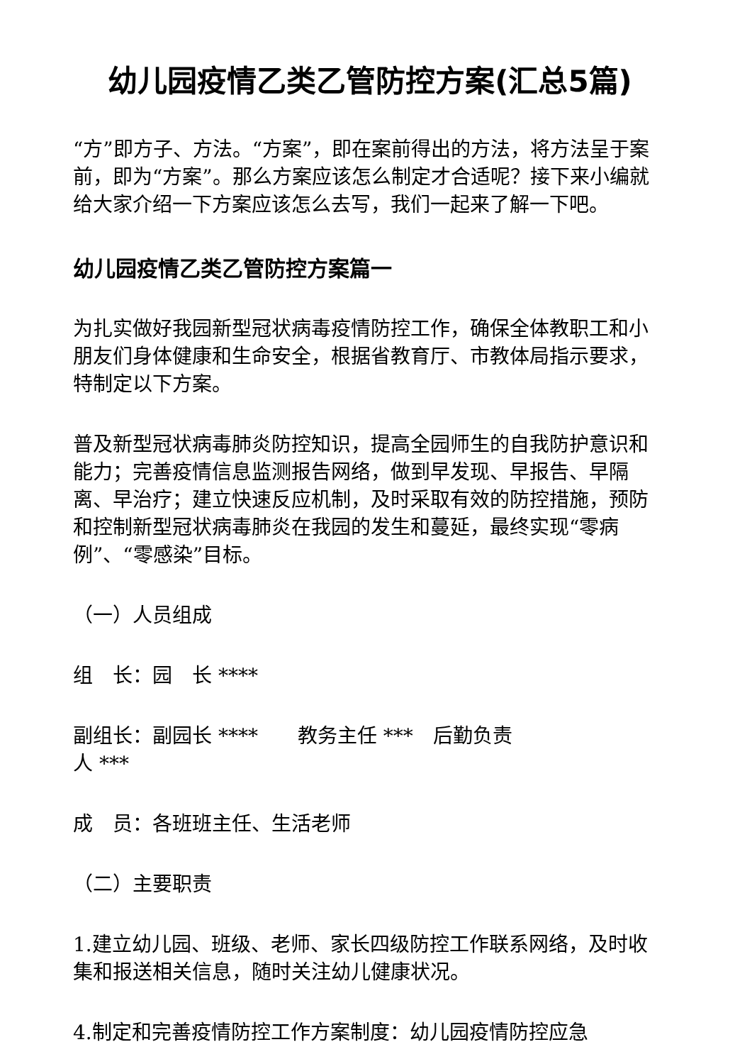幼儿园疫情乙类乙管防控方案(汇总5篇)
“方”即方子、方法。“方案”，即在案前得出的方法，将方法呈于案前，即为“方案”。那么方案应该怎么制定才合适呢？接下来小编就给大家介绍一下方案应该怎么去写，我们一起来了解一下吧。
幼儿园疫情乙类乙管防控方案篇一
为扎实做好我园新型冠状病毒疫情防控工作，确保全体教职工和小朋友们身体健康和生命安全，根据省教育厅、市教体局指示要求，特制定以下方案。
普及新型冠状病毒肺炎防控知识，提高全园师生的自我防护意识和能力；完善疫情信息监测报告网络，做到早发现、早报告、早隔离、早治疗；建立快速反应机制，及时采取有效的防控措施，预防和控制新型冠状病毒肺炎在我园的发生和蔓延，最终实现“零病例”、“零感染”目标。
（一）人员组成
组　长：园　长 ****
副组长：副园长 ****　　教务主任 ***　后勤负责
人 ***
成　员：各班班主任、生活老师
（二）主要职责
1.建立幼儿园、班级、老师、家长四级防控工作联系网络，及时收集和报送相关信息，随时关注幼儿健康状况。
4.制定和完善疫情防控工作方案制度：幼儿园疫情防控应急